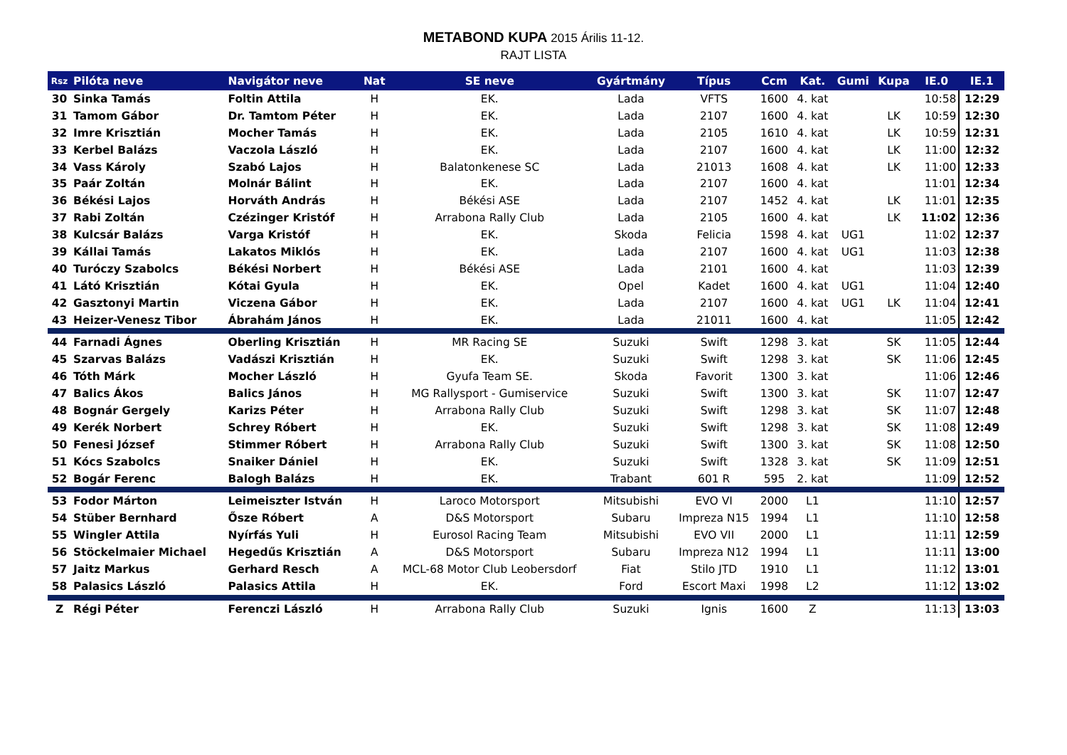METABOND KUPA 2015 Árilis 11-12.
RAJT LISTA
| Rsz | Pilóta neve | Navigátor neve | Nat | SE neve | Gyártmány | Típus | Ccm | Kat. | Gumi | Kupa | IE.0 | IE.1 |
| --- | --- | --- | --- | --- | --- | --- | --- | --- | --- | --- | --- | --- |
| 30 | Sinka Tamás | Foltin Attila | H | EK. | Lada | VFTS | 1600 | 4. kat | | | 10:58 | 12:29 |
| 31 | Tamom Gábor | Dr. Tamtom Péter | H | EK. | Lada | 2107 | 1600 | 4. kat | | LK | 10:59 | 12:30 |
| 32 | Imre Krisztián | Mocher Tamás | H | EK. | Lada | 2105 | 1610 | 4. kat | | LK | 10:59 | 12:31 |
| 33 | Kerbel Balázs | Vaczola László | H | EK. | Lada | 2107 | 1600 | 4. kat | | LK | 11:00 | 12:32 |
| 34 | Vass Károly | Szabó Lajos | H | Balatonkenese SC | Lada | 21013 | 1608 | 4. kat | | LK | 11:00 | 12:33 |
| 35 | Paár Zoltán | Molnár Bálint | H | EK. | Lada | 2107 | 1600 | 4. kat | | | 11:01 | 12:34 |
| 36 | Békési Lajos | Horváth András | H | Békési ASE | Lada | 2107 | 1452 | 4. kat | | LK | 11:01 | 12:35 |
| 37 | Rabi Zoltán | Czézinger Kristóf | H | Arrabona Rally Club | Lada | 2105 | 1600 | 4. kat | | LK | 11:02 | 12:36 |
| 38 | Kulcsár Balázs | Varga Kristóf | H | EK. | Skoda | Felicia | 1598 | 4. kat | UG1 | | 11:02 | 12:37 |
| 39 | Kállai Tamás | Lakatos Miklós | H | EK. | Lada | 2107 | 1600 | 4. kat | UG1 | | 11:03 | 12:38 |
| 40 | Turóczy Szabolcs | Békési Norbert | H | Békési ASE | Lada | 2101 | 1600 | 4. kat | | | 11:03 | 12:39 |
| 41 | Látó Krisztián | Kótai Gyula | H | EK. | Opel | Kadet | 1600 | 4. kat | UG1 | | 11:04 | 12:40 |
| 42 | Gasztonyi Martin | Viczena Gábor | H | EK. | Lada | 2107 | 1600 | 4. kat | UG1 | LK | 11:04 | 12:41 |
| 43 | Heizer-Venesz Tibor | Ábrahám János | H | EK. | Lada | 21011 | 1600 | 4. kat | | | 11:05 | 12:42 |
| 44 | Farnadi Ágnes | Oberling Krisztián | H | MR Racing SE | Suzuki | Swift | 1298 | 3. kat | | SK | 11:05 | 12:44 |
| 45 | Szarvas Balázs | Vadászi Krisztián | H | EK. | Suzuki | Swift | 1298 | 3. kat | | SK | 11:06 | 12:45 |
| 46 | Tóth Márk | Mocher László | H | Gyufa Team SE. | Skoda | Favorit | 1300 | 3. kat | | | 11:06 | 12:46 |
| 47 | Balics Ákos | Balics János | H | MG Rallysport - Gumiservice | Suzuki | Swift | 1300 | 3. kat | | SK | 11:07 | 12:47 |
| 48 | Bognár Gergely | Karizs Péter | H | Arrabona Rally Club | Suzuki | Swift | 1298 | 3. kat | | SK | 11:07 | 12:48 |
| 49 | Kerék Norbert | Schrey Róbert | H | EK. | Suzuki | Swift | 1298 | 3. kat | | SK | 11:08 | 12:49 |
| 50 | Fenesi József | Stimmer Róbert | H | Arrabona Rally Club | Suzuki | Swift | 1300 | 3. kat | | SK | 11:08 | 12:50 |
| 51 | Kócs Szabolcs | Snaiker Dániel | H | EK. | Suzuki | Swift | 1328 | 3. kat | | SK | 11:09 | 12:51 |
| 52 | Bogár Ferenc | Balogh Balázs | H | EK. | Trabant | 601 R | 595 | 2. kat | | | 11:09 | 12:52 |
| 53 | Fodor Márton | Leimeiszter István | H | Laroco Motorsport | Mitsubishi | EVO VI | 2000 | L1 | | | 11:10 | 12:57 |
| 54 | Stüber Bernhard | Ősze Róbert | A | D&S Motorsport | Subaru | Impreza N15 | 1994 | L1 | | | 11:10 | 12:58 |
| 55 | Wingler Attila | Nyírfás Yuli | H | Eurosol Racing Team | Mitsubishi | EVO VII | 2000 | L1 | | | 11:11 | 12:59 |
| 56 | Stöckelmaier Michael | Hegedűs Krisztián | A | D&S Motorsport | Subaru | Impreza N12 | 1994 | L1 | | | 11:11 | 13:00 |
| 57 | Jaitz Markus | Gerhard Resch | A | MCL-68 Motor Club Leobersdorf | Fiat | Stilo JTD | 1910 | L1 | | | 11:12 | 13:01 |
| 58 | Palasics László | Palasics Attila | H | EK. | Ford | Escort Maxi | 1998 | L2 | | | 11:12 | 13:02 |
| Z | Régi Péter | Ferenczi László | H | Arrabona Rally Club | Suzuki | Ignis | 1600 | Z | | | 11:13 | 13:03 |